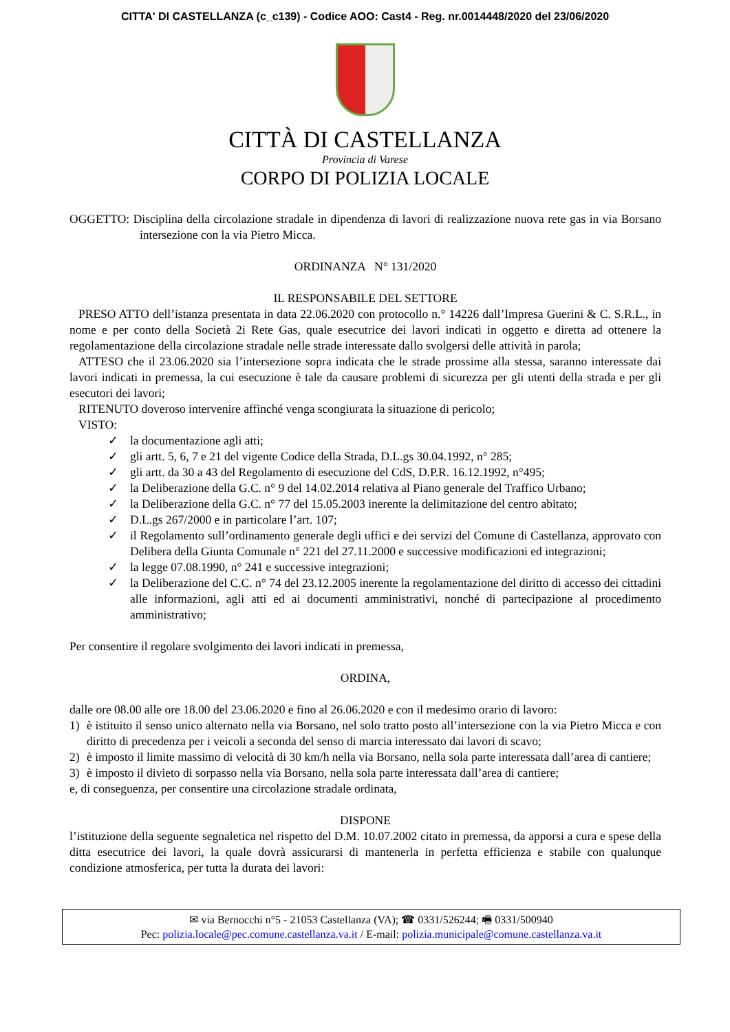CITTA' DI CASTELLANZA (c_c139) - Codice AOO: Cast4 - Reg. nr.0014448/2020 del 23/06/2020
CITTÀ DI CASTELLANZA
Provincia di Varese
CORPO DI POLIZIA LOCALE
OGGETTO: Disciplina della circolazione stradale in dipendenza di lavori di realizzazione nuova rete gas in via Borsano intersezione con la via Pietro Micca.
ORDINANZA N° 131/2020
IL RESPONSABILE DEL SETTORE
PRESO ATTO dell’istanza presentata in data 22.06.2020 con protocollo n.° 14226 dall’Impresa Guerini & C. S.R.L., in nome e per conto della Società 2i Rete Gas, quale esecutrice dei lavori indicati in oggetto e diretta ad ottenere la regolamentazione della circolazione stradale nelle strade interessate dallo svolgersi delle attività in parola;
ATTESO che il 23.06.2020 sia l’intersezione sopra indicata che le strade prossime alla stessa, saranno interessate dai lavori indicati in premessa, la cui esecuzione è tale da causare problemi di sicurezza per gli utenti della strada e per gli esecutori dei lavori;
RITENUTO doveroso intervenire affinché venga scongiurata la situazione di pericolo;
VISTO:
✓ la documentazione agli atti;
✓ gli artt. 5, 6, 7 e 21 del vigente Codice della Strada, D.L.gs 30.04.1992, n° 285;
✓ gli artt. da 30 a 43 del Regolamento di esecuzione del CdS, D.P.R. 16.12.1992, n°495;
✓ la Deliberazione della G.C. n° 9 del 14.02.2014 relativa al Piano generale del Traffico Urbano;
✓ la Deliberazione della G.C. n° 77 del 15.05.2003 inerente la delimitazione del centro abitato;
✓ D.L.gs 267/2000 e in particolare l’art. 107;
✓ il Regolamento sull’ordinamento generale degli uffici e dei servizi del Comune di Castellanza, approvato con Delibera della Giunta Comunale n° 221 del 27.11.2000 e successive modificazioni ed integrazioni;
✓ la legge 07.08.1990, n° 241 e successive integrazioni;
✓ la Deliberazione del C.C. n° 74 del 23.12.2005 inerente la regolamentazione del diritto di accesso dei cittadini alle informazioni, agli atti ed ai documenti amministrativi, nonché di partecipazione al procedimento amministrativo;
Per consentire il regolare svolgimento dei lavori indicati in premessa,
ORDINA,
dalle ore 08.00 alle ore 18.00 del 23.06.2020 e fino al 26.06.2020 e con il medesimo orario di lavoro:
1) è istituito il senso unico alternato nella via Borsano, nel solo tratto posto all’intersezione con la via Pietro Micca e con diritto di precedenza per i veicoli a seconda del senso di marcia interessato dai lavori di scavo;
2) è imposto il limite massimo di velocità di 30 km/h nella via Borsano, nella sola parte interessata dall’area di cantiere;
3) è imposto il divieto di sorpasso nella via Borsano, nella sola parte interessata dall’area di cantiere;
e, di conseguenza, per consentire una circolazione stradale ordinata,
DISPONE
l’istituzione della seguente segnaletica nel rispetto del D.M. 10.07.2002 citato in premessa, da apporsi a cura e spese della ditta esecutrice dei lavori, la quale dovrà assicurarsi di mantenerla in perfetta efficienza e stabile con qualunque condizione atmosferica, per tutta la durata dei lavori:
✉ via Bernocchi n°5 - 21053 Castellanza (VA); ☎ 0331/526244; 🖷 0331/500940
Pec: polizia.locale@pec.comune.castellanza.va.it / E-mail: polizia.municipale@comune.castellanza.va.it